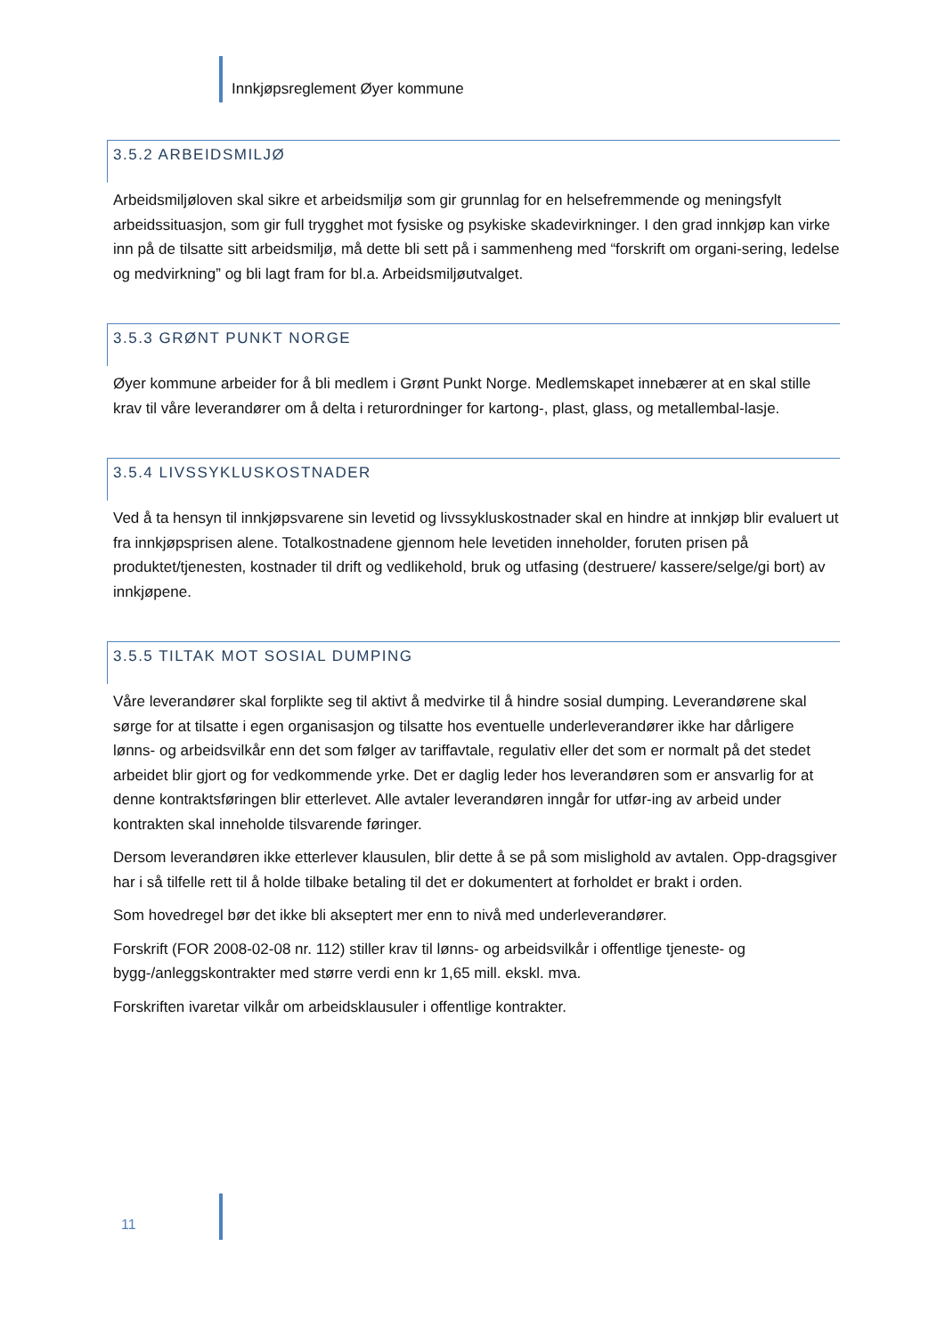Innkjøpsreglement Øyer kommune
3.5.2 ARBEIDSMILJØ
Arbeidsmiljøloven skal sikre et arbeidsmiljø som gir grunnlag for en helsefremmende og meningsfylt arbeidssituasjon, som gir full trygghet mot fysiske og psykiske skadevirkninger. I den grad innkjøp kan virke inn på de tilsatte sitt arbeidsmiljø, må dette bli sett på i sammenheng med “forskrift om organi-sering, ledelse og medvirkning” og bli lagt fram for bl.a. Arbeidsmiljøutvalget.
3.5.3 GRØNT PUNKT NORGE
Øyer kommune arbeider for å bli medlem i Grønt Punkt Norge. Medlemskapet innebærer at en skal stille krav til våre leverandører om å delta i returordninger for kartong-, plast, glass, og metallembal-lasje.
3.5.4 LIVSSYKLUSKOSTNADER
Ved å ta hensyn til innkjøpsvarene sin levetid og livssykluskostnader skal en hindre at innkjøp blir evaluert ut fra innkjøpsprisen alene. Totalkostnadene gjennom hele levetiden inneholder, foruten prisen på produktet/tjenesten, kostnader til drift og vedlikehold, bruk og utfasing (destruere/ kassere/selge/gi bort) av innkjøpene.
3.5.5 TILTAK MOT SOSIAL DUMPING
Våre leverandører skal forplikte seg til aktivt å medvirke til å hindre sosial dumping. Leverandørene skal sørge for at tilsatte i egen organisasjon og tilsatte hos eventuelle underleverandører ikke har dårligere lønns- og arbeidsvilkår enn det som følger av tariffavtale, regulativ eller det som er normalt på det stedet arbeidet blir gjort og for vedkommende yrke. Det er daglig leder hos leverandøren som er ansvarlig for at denne kontraktsføringen blir etterlevet. Alle avtaler leverandøren inngår for utfør-ing av arbeid under kontrakten skal inneholde tilsvarende føringer.
Dersom leverandøren ikke etterlever klausulen, blir dette å se på som mislighold av avtalen. Opp-dragsgiver har i så tilfelle rett til å holde tilbake betaling til det er dokumentert at forholdet er brakt i orden.
Som hovedregel bør det ikke bli akseptert mer enn to nivå med underleverandører.
Forskrift (FOR 2008-02-08 nr. 112) stiller krav til lønns- og arbeidsvilkår i offentlige tjeneste- og bygg-/anleggskontrakter med større verdi enn kr 1,65 mill. ekskl. mva.
Forskriften ivaretar vilkår om arbeidsklausuler i offentlige kontrakter.
11